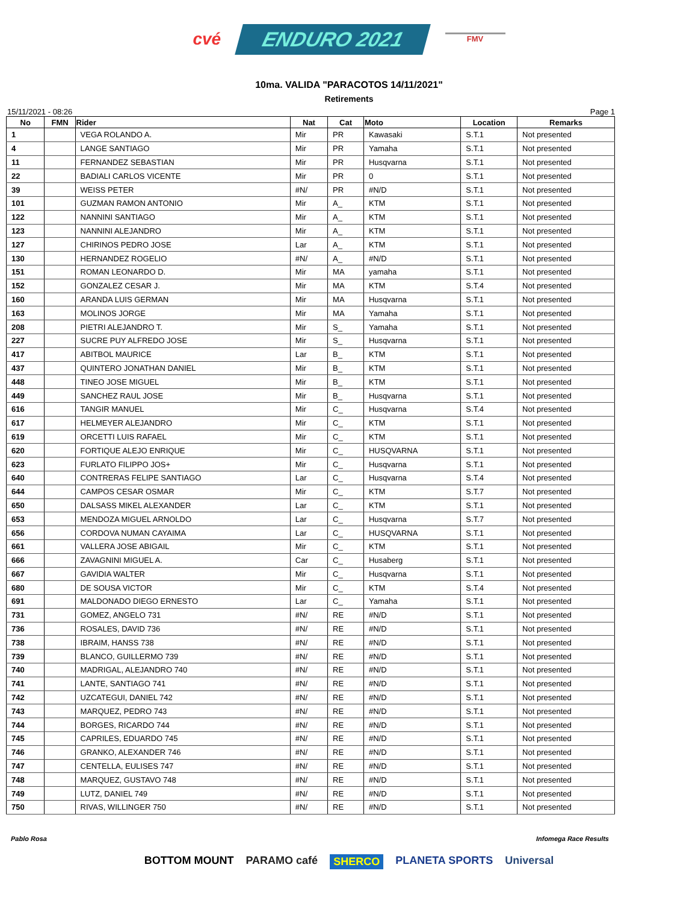cvé ENDURO 2021 FMV
10ma. VALIDA "PARACOTOS 14/11/2021"
Retirements
15/11/2021 - 08:26 Page 1
| No | FMN | Rider | Nat | Cat | Moto | Location | Remarks |
| --- | --- | --- | --- | --- | --- | --- | --- |
| 1 | | VEGA ROLANDO A. | Mir | PR | Kawasaki | S.T.1 | Not presented |
| 4 | | LANGE SANTIAGO | Mir | PR | Yamaha | S.T.1 | Not presented |
| 11 | | FERNANDEZ SEBASTIAN | Mir | PR | Husqvarna | S.T.1 | Not presented |
| 22 | | BADIALI CARLOS VICENTE | Mir | PR | 0 | S.T.1 | Not presented |
| 39 | | WEISS PETER | #N/ | PR | #N/D | S.T.1 | Not presented |
| 101 | | GUZMAN RAMON ANTONIO | Mir | A_ | KTM | S.T.1 | Not presented |
| 122 | | NANNINI SANTIAGO | Mir | A_ | KTM | S.T.1 | Not presented |
| 123 | | NANNINI ALEJANDRO | Mir | A_ | KTM | S.T.1 | Not presented |
| 127 | | CHIRINOS PEDRO JOSE | Lar | A_ | KTM | S.T.1 | Not presented |
| 130 | | HERNANDEZ ROGELIO | #N/ | A_ | #N/D | S.T.1 | Not presented |
| 151 | | ROMAN LEONARDO D. | Mir | MA | yamaha | S.T.1 | Not presented |
| 152 | | GONZALEZ CESAR J. | Mir | MA | KTM | S.T.4 | Not presented |
| 160 | | ARANDA LUIS GERMAN | Mir | MA | Husqvarna | S.T.1 | Not presented |
| 163 | | MOLINOS JORGE | Mir | MA | Yamaha | S.T.1 | Not presented |
| 208 | | PIETRI ALEJANDRO T. | Mir | S_ | Yamaha | S.T.1 | Not presented |
| 227 | | SUCRE PUY ALFREDO JOSE | Mir | S_ | Husqvarna | S.T.1 | Not presented |
| 417 | | ABITBOL MAURICE | Lar | B_ | KTM | S.T.1 | Not presented |
| 437 | | QUINTERO JONATHAN DANIEL | Mir | B_ | KTM | S.T.1 | Not presented |
| 448 | | TINEO JOSE MIGUEL | Mir | B_ | KTM | S.T.1 | Not presented |
| 449 | | SANCHEZ RAUL JOSE | Mir | B_ | Husqvarna | S.T.1 | Not presented |
| 616 | | TANGIR MANUEL | Mir | C_ | Husqvarna | S.T.4 | Not presented |
| 617 | | HELMEYER ALEJANDRO | Mir | C_ | KTM | S.T.1 | Not presented |
| 619 | | ORCETTI LUIS RAFAEL | Mir | C_ | KTM | S.T.1 | Not presented |
| 620 | | FORTIQUE ALEJO ENRIQUE | Mir | C_ | HUSQVARNA | S.T.1 | Not presented |
| 623 | | FURLATO FILIPPO JOS+ | Mir | C_ | Husqvarna | S.T.1 | Not presented |
| 640 | | CONTRERAS FELIPE SANTIAGO | Lar | C_ | Husqvarna | S.T.4 | Not presented |
| 644 | | CAMPOS CESAR OSMAR | Mir | C_ | KTM | S.T.7 | Not presented |
| 650 | | DALSASS MIKEL ALEXANDER | Lar | C_ | KTM | S.T.1 | Not presented |
| 653 | | MENDOZA MIGUEL ARNOLDO | Lar | C_ | Husqvarna | S.T.7 | Not presented |
| 656 | | CORDOVA NUMAN CAYAIMA | Lar | C_ | HUSQVARNA | S.T.1 | Not presented |
| 661 | | VALLERA JOSE ABIGAIL | Mir | C_ | KTM | S.T.1 | Not presented |
| 666 | | ZAVAGNINI MIGUEL A. | Car | C_ | Husaberg | S.T.1 | Not presented |
| 667 | | GAVIDIA WALTER | Mir | C_ | Husqvarna | S.T.1 | Not presented |
| 680 | | DE SOUSA VICTOR | Mir | C_ | KTM | S.T.4 | Not presented |
| 691 | | MALDONADO DIEGO ERNESTO | Lar | C_ | Yamaha | S.T.1 | Not presented |
| 731 | | GOMEZ, ANGELO 731 | #N/ | RE | #N/D | S.T.1 | Not presented |
| 736 | | ROSALES, DAVID 736 | #N/ | RE | #N/D | S.T.1 | Not presented |
| 738 | | IBRAIM, HANSS 738 | #N/ | RE | #N/D | S.T.1 | Not presented |
| 739 | | BLANCO, GUILLERMO 739 | #N/ | RE | #N/D | S.T.1 | Not presented |
| 740 | | MADRIGAL, ALEJANDRO 740 | #N/ | RE | #N/D | S.T.1 | Not presented |
| 741 | | LANTE, SANTIAGO 741 | #N/ | RE | #N/D | S.T.1 | Not presented |
| 742 | | UZCATEGUI, DANIEL 742 | #N/ | RE | #N/D | S.T.1 | Not presented |
| 743 | | MARQUEZ, PEDRO 743 | #N/ | RE | #N/D | S.T.1 | Not presented |
| 744 | | BORGES, RICARDO 744 | #N/ | RE | #N/D | S.T.1 | Not presented |
| 745 | | CAPRILES, EDUARDO 745 | #N/ | RE | #N/D | S.T.1 | Not presented |
| 746 | | GRANKO, ALEXANDER 746 | #N/ | RE | #N/D | S.T.1 | Not presented |
| 747 | | CENTELLA, EULISES 747 | #N/ | RE | #N/D | S.T.1 | Not presented |
| 748 | | MARQUEZ, GUSTAVO 748 | #N/ | RE | #N/D | S.T.1 | Not presented |
| 749 | | LUTZ, DANIEL 749 | #N/ | RE | #N/D | S.T.1 | Not presented |
| 750 | | RIVAS, WILLINGER 750 | #N/ | RE | #N/D | S.T.1 | Not presented |
Pablo Rosa Infomega Race Results
BOTTOM MOUNT PARAMO café SHERCO PLANETA SPORTS Universal